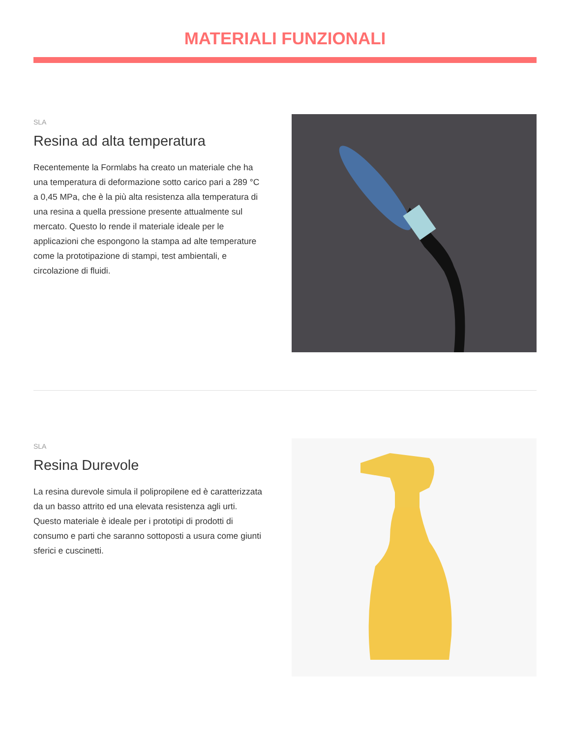MATERIALI FUNZIONALI
SLA
Resina ad alta temperatura
Recentemente la Formlabs ha creato un materiale che ha una temperatura di deformazione sotto carico pari a 289 °C a 0,45 MPa, che è la più alta resistenza alla temperatura di una resina a quella pressione presente attualmente sul mercato. Questo lo rende il materiale ideale per le applicazioni che espongono la stampa ad alte temperature come la prototipazione di stampi, test ambientali, e circolazione di fluidi.
SLA
Resina Durevole
La resina durevole simula il polipropilene ed è caratterizzata da un basso attrito ed una elevata resistenza agli urti. Questo materiale è ideale per i prototipi di prodotti di consumo e parti che saranno sottoposti a usura come giunti sferici e cuscinetti.